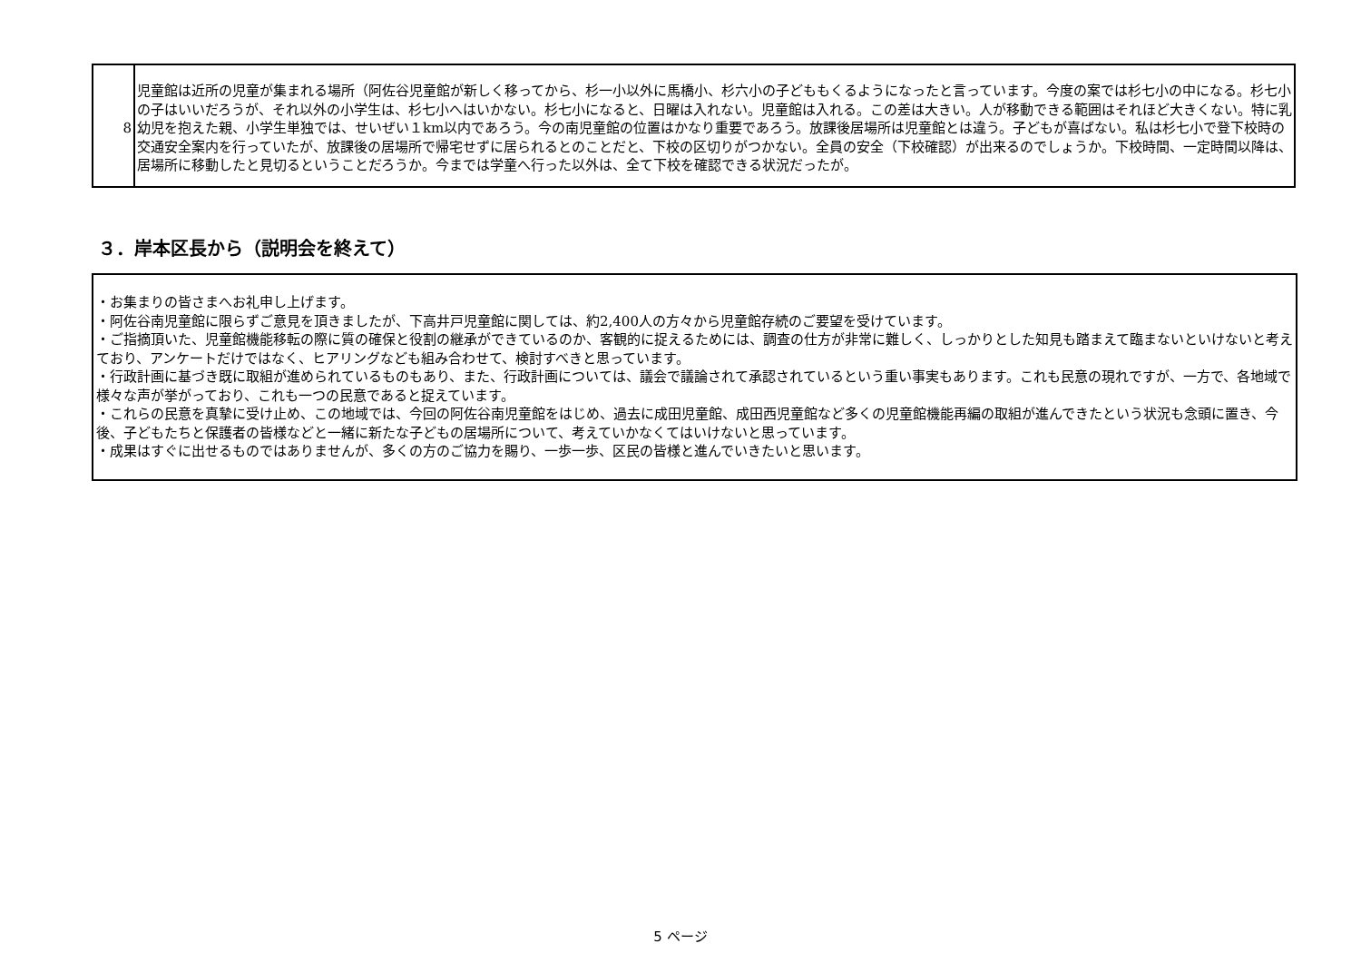| 8 | 児童館は近所の児童が集まれる場所（阿佐谷児童館が新しく移ってから、杉一小以外に馬橋小、杉六小の子どももくるようになったと言っています。今度の案では杉七小の中になる。杉七小の子はいいだろうが、それ以外の小学生は、杉七小へはいかない。杉七小になると、日曜は入れない。児童館は入れる。この差は大きい。人が移動できる範囲はそれほど大きくない。特に乳幼児を抱えた親、小学生単独では、せいぜい１km以内であろう。今の南児童館の位置はかなり重要であろう。放課後居場所は児童館とは違う。子どもが喜ばない。私は杉七小で登下校時の交通安全案内を行っていたが、放課後の居場所で帰宅せずに居られるとのことだと、下校の区切りがつかない。全員の安全（下校確認）が出来るのでしょうか。下校時間、一定時間以降は、居場所に移動したと見切るということだろうか。今までは学童へ行った以外は、全て下校を確認できる状況だったが。 |
３．岸本区長から（説明会を終えて）
・お集まりの皆さまへお礼申し上げます。
・阿佐谷南児童館に限らずご意見を頂きましたが、下高井戸児童館に関しては、約2,400人の方々から児童館存続のご要望を受けています。
・ご指摘頂いた、児童館機能移転の際に質の確保と役割の継承ができているのか、客観的に捉えるためには、調査の仕方が非常に難しく、しっかりとした知見も踏まえて臨まないといけないと考えており、アンケートだけではなく、ヒアリングなども組み合わせて、検討すべきと思っています。
・行政計画に基づき既に取組が進められているものもあり、また、行政計画については、議会で議論されて承認されているという重い事実もあります。これも民意の現れですが、一方で、各地域で様々な声が挙がっており、これも一つの民意であると捉えています。
・これらの民意を真摯に受け止め、この地域では、今回の阿佐谷南児童館をはじめ、過去に成田児童館、成田西児童館など多くの児童館機能再編の取組が進んできたという状況も念頭に置き、今後、子どもたちと保護者の皆様などと一緒に新たな子どもの居場所について、考えていかなくてはいけないと思っています。
・成果はすぐに出せるものではありませんが、多くの方のご協力を賜り、一歩一歩、区民の皆様と進んでいきたいと思います。
5 ページ